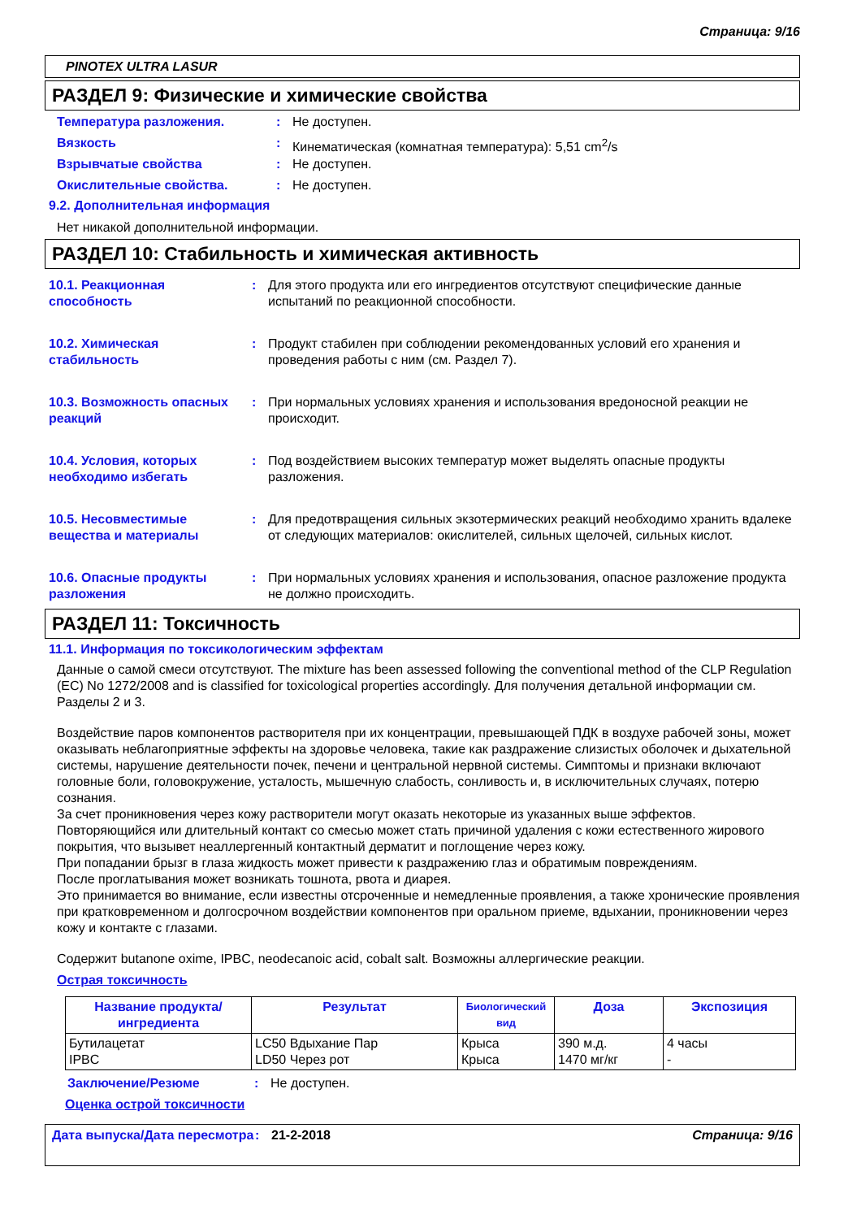Страница: 9/16
PINOTEX ULTRA LASUR
РАЗДЕЛ 9: Физические и химические свойства
Температура разложения. : Не доступен.
Вязкость : Кинематическая (комнатная температура): 5,51 cm<sup>2</sup>/s
Взрывчатые свойства : Не доступен.
Окислительные свойства. : Не доступен.
9.2. Дополнительная информация
Нет никакой дополнительной информации.
РАЗДЕЛ 10: Стабильность и химическая активность
10.1. Реакционная способность
: Для этого продукта или его ингредиентов отсутствуют специфические данные испытаний по реакционной способности.
10.2. Химическая стабильность
: Продукт стабилен при соблюдении рекомендованных условий его хранения и проведения работы с ним (см. Раздел 7).
10.3. Возможность опасных реакций
: При нормальных условиях хранения и использования вредоносной реакции не происходит.
10.4. Условия, которых необходимо избегать
: Под воздействием высоких температур может выделять опасные продукты разложения.
10.5. Несовместимые вещества и материалы
: Для предотвращения сильных экзотермических реакций необходимо хранить вдалеке от следующих материалов: окислителей, сильных щелочей, сильных кислот.
10.6. Опасные продукты разложения
: При нормальных условиях хранения и использования, опасное разложение продукта не должно происходить.
РАЗДЕЛ 11: Токсичность
11.1. Информация по токсикологическим эффектам
Данные о самой смеси отсутствуют. The mixture has been assessed following the conventional method of the CLP Regulation (EC) No 1272/2008 and is classified for toxicological properties accordingly. Для получения детальной информации см. Разделы 2 и 3.
Воздействие паров компонентов растворителя при их концентрации, превышающей ПДК в воздухе рабочей зоны, может оказывать неблагоприятные эффекты на здоровье человека, такие как раздражение слизистых оболочек и дыхательной системы, нарушение деятельности почек, печени и центральной нервной системы. Симптомы и признаки включают головные боли, головокружение, усталость, мышечную слабость, сонливость и, в исключительных случаях, потерю сознания.
За счет проникновения через кожу растворители могут оказать некоторые из указанных выше эффектов.
Повторяющийся или длительный контакт со смесью может стать причиной удаления с кожи естественного жирового покрытия, что вызывет неаллергенный контактный дерматит и поглощение через кожу.
При попадании брызг в глаза жидкость может привести к раздражению глаз и обратимым повреждениям.
После проглатывания может возникать тошнота, рвота и диарея.
Это принимается во внимание, если известны отсроченные и немедленные проявления, а также хронические проявления при кратковременном и долгосрочном воздействии компонентов при оральном приеме, вдыхании, проникновении через кожу и контакте с глазами.
Содержит butanone oxime, IPBC, neodecanoic acid, cobalt salt. Возможны аллергические реакции.
Острая токсичность
| Название продукта/ ингредиента | Результат | Биологический вид | Доза | Экспозиция |
| --- | --- | --- | --- | --- |
| Бутилацетат IPBC | LC50 Вдыхание Пар LD50 Через рот | Крыса Крыса | 390 м.д. 1470 мг/кг | 4 часы - |
Заключение/Резюме : Не доступен.
Оценка острой токсичности
Дата выпуска/Дата пересмотра
: 21-2-2018 Страница: 9/16